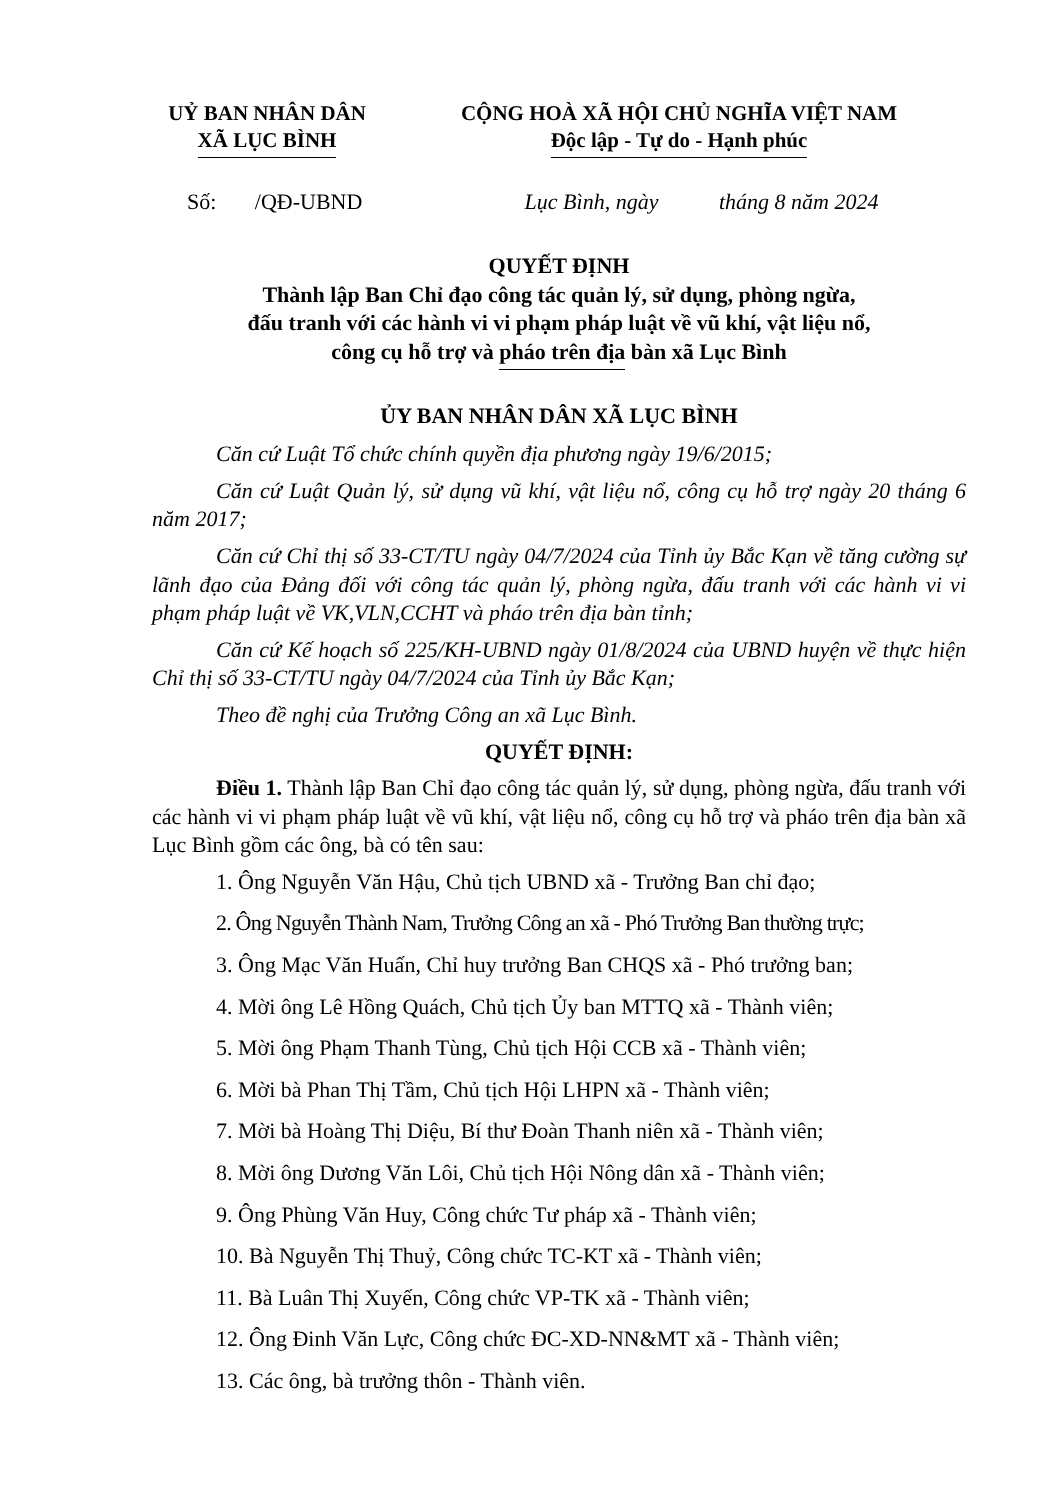UỶ BAN NHÂN DÂN
XÃ LỤC BÌNH
CỘNG HOÀ XÃ HỘI CHỦ NGHĨA VIỆT NAM
Độc lập - Tự do - Hạnh phúc
Số: /QĐ-UBND Lục Bình, ngày tháng 8 năm 2024
QUYẾT ĐỊNH
Thành lập Ban Chỉ đạo công tác quản lý, sử dụng, phòng ngừa,
đấu tranh với các hành vi vi phạm pháp luật về vũ khí, vật liệu nổ,
công cụ hỗ trợ và pháo trên địa bàn xã Lục Bình
ỦY BAN NHÂN DÂN XÃ LỤC BÌNH
Căn cứ Luật Tổ chức chính quyền địa phương ngày 19/6/2015;
Căn cứ Luật Quản lý, sử dụng vũ khí, vật liệu nổ, công cụ hỗ trợ ngày 20 tháng 6 năm 2017;
Căn cứ Chỉ thị số 33-CT/TU ngày 04/7/2024 của Tỉnh ủy Bắc Kạn về tăng cường sự lãnh đạo của Đảng đối với công tác quản lý, phòng ngừa, đấu tranh với các hành vi vi phạm pháp luật về VK,VLN,CCHT và pháo trên địa bàn tỉnh;
Căn cứ Kế hoạch số 225/KH-UBND ngày 01/8/2024 của UBND huyện về thực hiện Chỉ thị số 33-CT/TU ngày 04/7/2024 của Tỉnh ủy Bắc Kạn;
Theo đề nghị của Trưởng Công an xã Lục Bình.
QUYẾT ĐỊNH:
Điều 1. Thành lập Ban Chỉ đạo công tác quản lý, sử dụng, phòng ngừa, đấu tranh với các hành vi vi phạm pháp luật về vũ khí, vật liệu nổ, công cụ hỗ trợ và pháo trên địa bàn xã Lục Bình gồm các ông, bà có tên sau:
1. Ông Nguyễn Văn Hậu, Chủ tịch UBND xã - Trưởng Ban chỉ đạo;
2. Ông Nguyễn Thành Nam, Trưởng Công an xã - Phó Trưởng Ban thường trực;
3. Ông Mạc Văn Huấn, Chỉ huy trưởng Ban CHQS xã - Phó trưởng ban;
4. Mời ông Lê Hồng Quách, Chủ tịch Ủy ban MTTQ xã - Thành viên;
5. Mời ông Phạm Thanh Tùng, Chủ tịch Hội CCB xã - Thành viên;
6. Mời bà Phan Thị Tầm, Chủ tịch Hội LHPN xã - Thành viên;
7. Mời bà Hoàng Thị Diệu, Bí thư Đoàn Thanh niên xã - Thành viên;
8. Mời ông Dương Văn Lôi, Chủ tịch Hội Nông dân xã - Thành viên;
9. Ông Phùng Văn Huy, Công chức Tư pháp xã - Thành viên;
10. Bà Nguyễn Thị Thuỷ, Công chức TC-KT xã - Thành viên;
11. Bà Luân Thị Xuyến, Công chức VP-TK xã - Thành viên;
12. Ông Đinh Văn Lực, Công chức ĐC-XD-NN&MT xã - Thành viên;
13. Các ông, bà trưởng thôn - Thành viên.